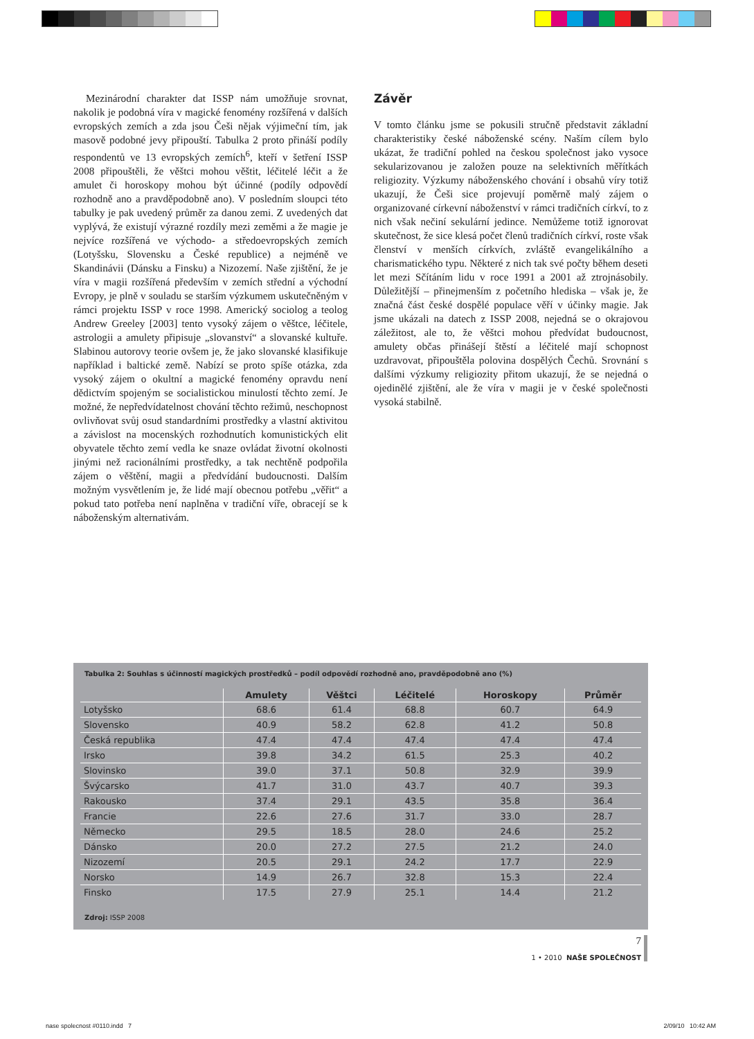Mezinárodní charakter dat ISSP nám umožňuje srovnat, nakolik je podobná víra v magické fenomény rozšířená v dalších evropských zemích a zda jsou Češi nějak výjimeční tím, jak masově podobné jevy připouští. Tabulka 2 proto přináší podíly respondentů ve 13 evropských zemích<sup>6</sup>, kteří v šetření ISSP 2008 připouštěli, že věštci mohou věštit, léčitelé léčit a že amulet či horoskopy mohou být účinné (podíly odpovědí rozhodně ano a pravděpodobně ano). V posledním sloupci této tabulky je pak uvedený průměr za danou zemi. Z uvedených dat vyplývá, že existují výrazné rozdíly mezi zeměmi a že magie je nejvíce rozšířená ve východo- a středoevropských zemích (Lotyšsku, Slovensku a České republice) a nejméně ve Skandinávii (Dánsku a Finsku) a Nizozemí. Naše zjištění, že je víra v magii rozšířená především v zemích střední a východní Evropy, je plně v souladu se starším výzkumem uskutečněným v rámci projektu ISSP v roce 1998. Americký sociolog a teolog Andrew Greeley [2003] tento vysoký zájem o věštce, léčitele, astrologii a amulety připisuje „slovanství“ a slovanské kultuře. Slabinou autorovy teorie ovšem je, že jako slovanské klasifikuje například i baltické země. Nabízí se proto spíše otázka, zda vysoký zájem o okultní a magické fenomény opravdu není dědictvím spojeným se socialistickou minulostí těchto zemí. Je možné, že nepředvídatelnost chování těchto režimů, neschopnost ovlivňovat svůj osud standardními prostředky a vlastní aktivitou a závislost na mocenských rozhodnutích komunistických elit obyvatele těchto zemí vedla ke snaze ovládat životní okolnosti jinými než racionálními prostředky, a tak nechtěně podpořila zájem o věštění, magii a předvídání budoucnosti. Dalším možným vysvětlením je, že lidé mají obecnou potřebu „věřit“ a pokud tato potřeba není naplněna v tradiční víře, obracejí se k náboženským alternativám.
Závěr
V tomto článku jsme se pokusili stručně představit základní charakteristiky české náboženské scény. Naším cílem bylo ukázat, že tradiční pohled na českou společnost jako vysoce sekularizovanou je založen pouze na selektivních měřítkách religiozity. Výzkumy náboženského chování i obsahů víry totiž ukazují, že Češi sice projevují poměrně malý zájem o organizované církevní náboženství v rámci tradičních církví, to z nich však nečiní sekulární jedince. Nemůžeme totiž ignorovat skutečnost, že sice klesá počet členů tradičních církví, roste však členství v menších církvích, zvláště evangelikálního a charismatického typu. Některé z nich tak své počty během deseti let mezi Sčítáním lidu v roce 1991 a 2001 až ztrojnásobily. Důležitější – přinejmenším z početního hlediska – však je, že značná část české dospělé populace věří v účinky magie. Jak jsme ukázali na datech z ISSP 2008, nejedná se o okrajovou záležitost, ale to, že věštci mohou předvídat budoucnost, amulety občas přinášejí štěstí a léčitelé mají schopnost uzdravovat, připouštěla polovina dospělých Čechů. Srovnání s dalšími výzkumy religiozity přitom ukazují, že se nejedná o ojedinělé zjištění, ale že víra v magii je v české společnosti vysoká stabilně.
Tabulka 2: Souhlas s účinností magických prostředků – podíl odpovědí rozhodně ano, pravděpodobně ano (%)
| | Amulety | Věštci | Léčitelé | Horoskopy | Průměr |
| --- | --- | --- | --- | --- | --- |
| Lotyšsko | 68.6 | 61.4 | 68.8 | 60.7 | 64.9 |
| Slovensko | 40.9 | 58.2 | 62.8 | 41.2 | 50.8 |
| Česká republika | 47.4 | 47.4 | 47.4 | 47.4 | 47.4 |
| Irsko | 39.8 | 34.2 | 61.5 | 25.3 | 40.2 |
| Slovinsko | 39.0 | 37.1 | 50.8 | 32.9 | 39.9 |
| Švýcarsko | 41.7 | 31.0 | 43.7 | 40.7 | 39.3 |
| Rakousko | 37.4 | 29.1 | 43.5 | 35.8 | 36.4 |
| Francie | 22.6 | 27.6 | 31.7 | 33.0 | 28.7 |
| Německo | 29.5 | 18.5 | 28.0 | 24.6 | 25.2 |
| Dánsko | 20.0 | 27.2 | 27.5 | 21.2 | 24.0 |
| Nizozemí | 20.5 | 29.1 | 24.2 | 17.7 | 22.9 |
| Norsko | 14.9 | 26.7 | 32.8 | 15.3 | 22.4 |
| Finsko | 17.5 | 27.9 | 25.1 | 14.4 | 21.2 |
Zdroj: ISSP 2008
7
1 • 2010 NAŠE SPOLEČNOST
nase spolecnost #0110.indd 7 2/09/10 10:42 AM